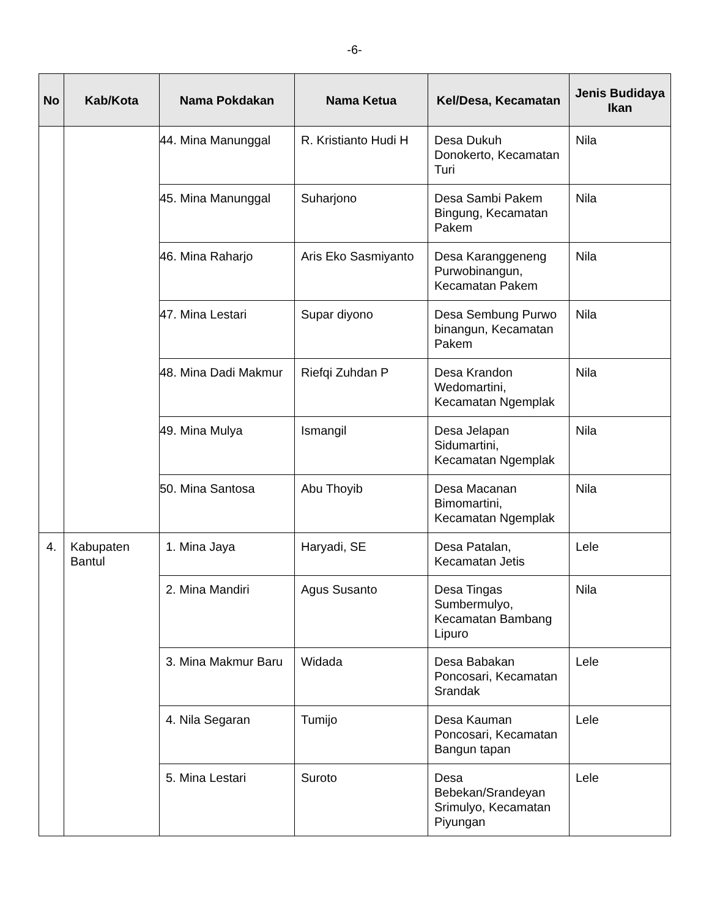-6-
| No | Kab/Kota | Nama Pokdakan | Nama Ketua | Kel/Desa, Kecamatan | Jenis Budidaya Ikan |
| --- | --- | --- | --- | --- | --- |
| | | 44. Mina Manunggal | R. Kristianto Hudi H | Desa Dukuh Donokerto, Kecamatan Turi | Nila |
| | | 45. Mina Manunggal | Suharjono | Desa Sambi Pakem Bingung, Kecamatan Pakem | Nila |
| | | 46. Mina Raharjo | Aris Eko Sasmiyanto | Desa Karanggeneng Purwobinangun, Kecamatan Pakem | Nila |
| | | 47. Mina Lestari | Supar diyono | Desa Sembung Purwo binangun, Kecamatan Pakem | Nila |
| | | 48. Mina Dadi Makmur | Riefqi Zuhdan P | Desa Krandon Wedomartini, Kecamatan Ngemplak | Nila |
| | | 49. Mina Mulya | Ismangil | Desa Jelapan Sidumartini, Kecamatan Ngemplak | Nila |
| | | 50. Mina Santosa | Abu Thoyib | Desa Macanan Bimomartini, Kecamatan Ngemplak | Nila |
| 4. | Kabupaten Bantul | 1. Mina Jaya | Haryadi, SE | Desa Patalan, Kecamatan Jetis | Lele |
| | | 2. Mina Mandiri | Agus Susanto | Desa Tingas Sumbermulyo, Kecamatan Bambang Lipuro | Nila |
| | | 3. Mina Makmur Baru | Widada | Desa Babakan Poncosari, Kecamatan Srandak | Lele |
| | | 4. Nila Segaran | Tumijo | Desa Kauman Poncosari, Kecamatan Bangun tapan | Lele |
| | | 5. Mina Lestari | Suroto | Desa Bebekan/Srandeyan Srimulyo, Kecamatan Piyungan | Lele |